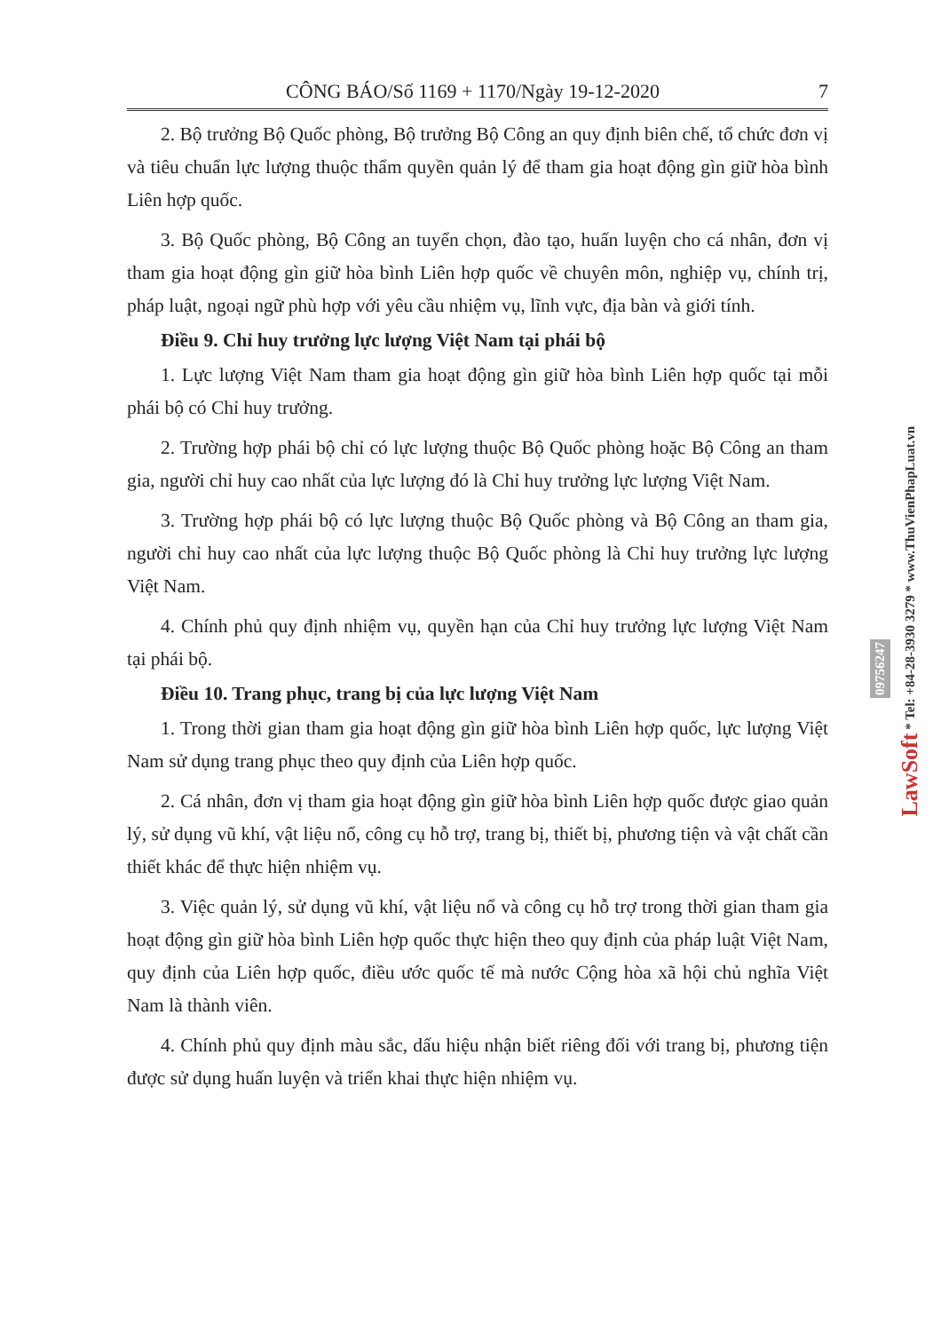CÔNG BÁO/Số 1169 + 1170/Ngày 19-12-2020 7
2. Bộ trưởng Bộ Quốc phòng, Bộ trưởng Bộ Công an quy định biên chế, tổ chức đơn vị và tiêu chuẩn lực lượng thuộc thẩm quyền quản lý để tham gia hoạt động gìn giữ hòa bình Liên hợp quốc.
3. Bộ Quốc phòng, Bộ Công an tuyển chọn, đào tạo, huấn luyện cho cá nhân, đơn vị tham gia hoạt động gìn giữ hòa bình Liên hợp quốc về chuyên môn, nghiệp vụ, chính trị, pháp luật, ngoại ngữ phù hợp với yêu cầu nhiệm vụ, lĩnh vực, địa bàn và giới tính.
Điều 9. Chỉ huy trưởng lực lượng Việt Nam tại phái bộ
1. Lực lượng Việt Nam tham gia hoạt động gìn giữ hòa bình Liên hợp quốc tại mỗi phái bộ có Chỉ huy trưởng.
2. Trường hợp phái bộ chỉ có lực lượng thuộc Bộ Quốc phòng hoặc Bộ Công an tham gia, người chỉ huy cao nhất của lực lượng đó là Chỉ huy trưởng lực lượng Việt Nam.
3. Trường hợp phái bộ có lực lượng thuộc Bộ Quốc phòng và Bộ Công an tham gia, người chỉ huy cao nhất của lực lượng thuộc Bộ Quốc phòng là Chỉ huy trưởng lực lượng Việt Nam.
4. Chính phủ quy định nhiệm vụ, quyền hạn của Chỉ huy trưởng lực lượng Việt Nam tại phái bộ.
Điều 10. Trang phục, trang bị của lực lượng Việt Nam
1. Trong thời gian tham gia hoạt động gìn giữ hòa bình Liên hợp quốc, lực lượng Việt Nam sử dụng trang phục theo quy định của Liên hợp quốc.
2. Cá nhân, đơn vị tham gia hoạt động gìn giữ hòa bình Liên hợp quốc được giao quản lý, sử dụng vũ khí, vật liệu nổ, công cụ hỗ trợ, trang bị, thiết bị, phương tiện và vật chất cần thiết khác để thực hiện nhiệm vụ.
3. Việc quản lý, sử dụng vũ khí, vật liệu nổ và công cụ hỗ trợ trong thời gian tham gia hoạt động gìn giữ hòa bình Liên hợp quốc thực hiện theo quy định của pháp luật Việt Nam, quy định của Liên hợp quốc, điều ước quốc tế mà nước Cộng hòa xã hội chủ nghĩa Việt Nam là thành viên.
4. Chính phủ quy định màu sắc, dấu hiệu nhận biết riêng đối với trang bị, phương tiện được sử dụng huấn luyện và triển khai thực hiện nhiệm vụ.
LawSoft * Tel: +84-28-3930 3279 * www.ThuVienPhapLuat.vn
09756247